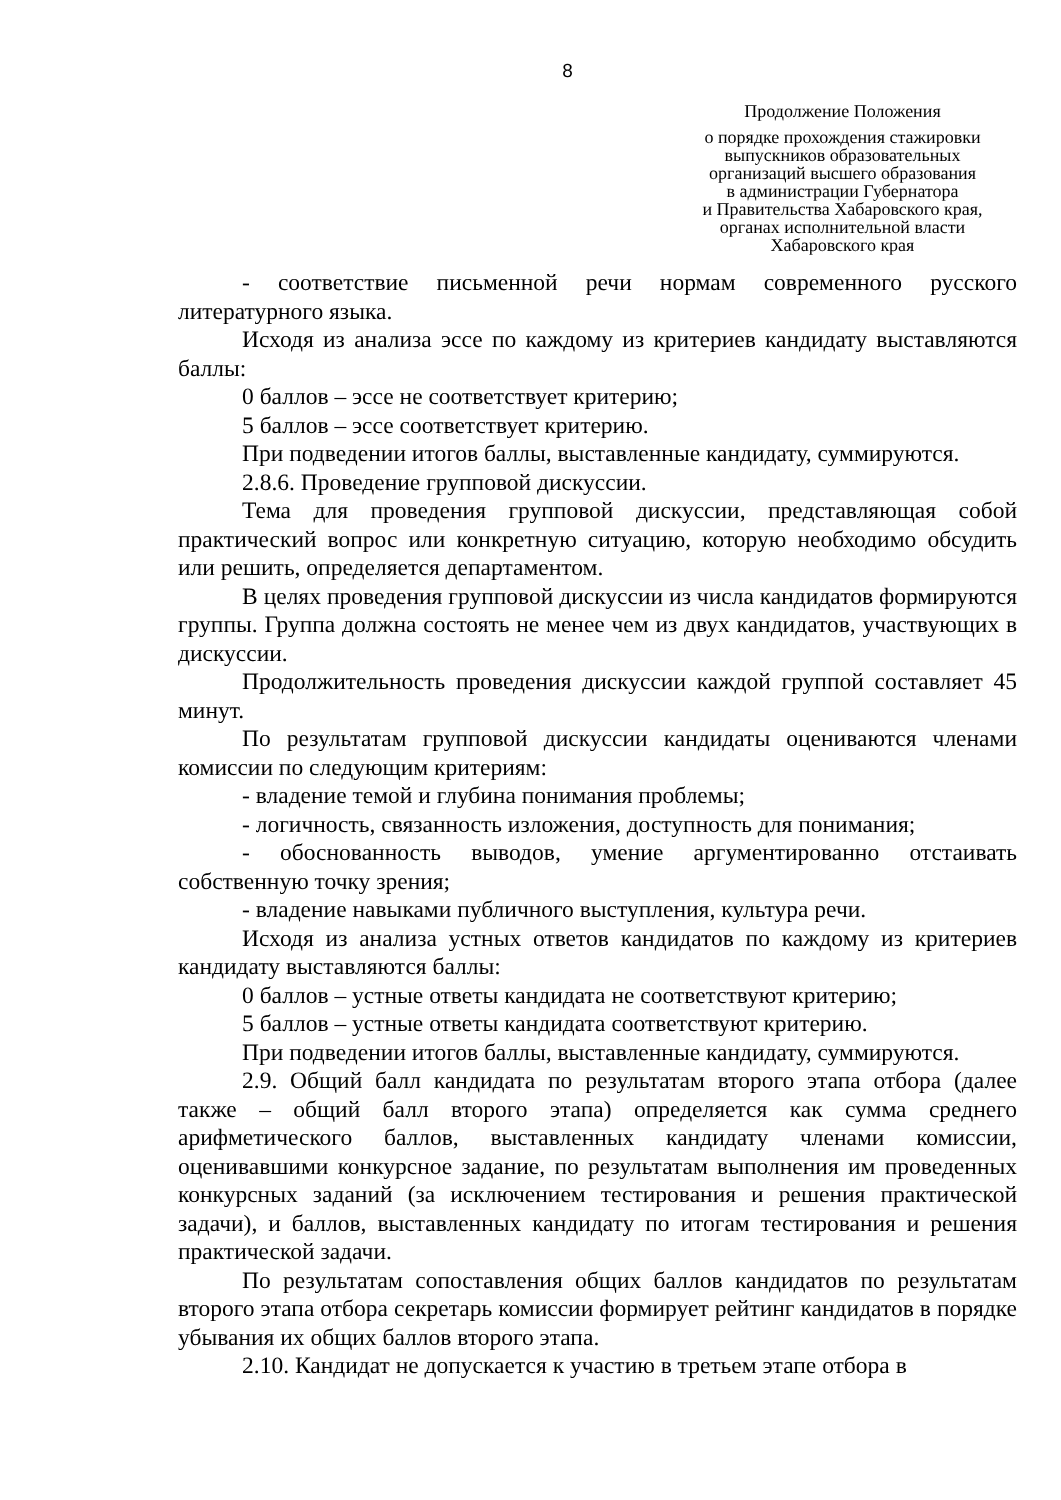8
Продолжение Положения
о порядке прохождения стажировки
выпускников образовательных
организаций высшего образования
в администрации Губернатора
и Правительства Хабаровского края,
органах исполнительной власти
Хабаровского края
- соответствие письменной речи нормам современного русского литературного языка.
Исходя из анализа эссе по каждому из критериев кандидату выставляются баллы:
0 баллов – эссе не соответствует критерию;
5 баллов – эссе соответствует критерию.
При подведении итогов баллы, выставленные кандидату, суммируются.
2.8.6. Проведение групповой дискуссии.
Тема для проведения групповой дискуссии, представляющая собой практический вопрос или конкретную ситуацию, которую необходимо обсудить или решить, определяется департаментом.
В целях проведения групповой дискуссии из числа кандидатов формируются группы. Группа должна состоять не менее чем из двух кандидатов, участвующих в дискуссии.
Продолжительность проведения дискуссии каждой группой составляет 45 минут.
По результатам групповой дискуссии кандидаты оцениваются членами комиссии по следующим критериям:
- владение темой и глубина понимания проблемы;
- логичность, связанность изложения, доступность для понимания;
- обоснованность выводов, умение аргументированно отстаивать собственную точку зрения;
- владение навыками публичного выступления, культура речи.
Исходя из анализа устных ответов кандидатов по каждому из критериев кандидату выставляются баллы:
0 баллов – устные ответы кандидата не соответствуют критерию;
5 баллов – устные ответы кандидата соответствуют критерию.
При подведении итогов баллы, выставленные кандидату, суммируются.
2.9. Общий балл кандидата по результатам второго этапа отбора (далее также – общий балл второго этапа) определяется как сумма среднего арифметического баллов, выставленных кандидату членами комиссии, оценивавшими конкурсное задание, по результатам выполнения им проведенных конкурсных заданий (за исключением тестирования и решения практической задачи), и баллов, выставленных кандидату по итогам тестирования и решения практической задачи.
По результатам сопоставления общих баллов кандидатов по результатам второго этапа отбора секретарь комиссии формирует рейтинг кандидатов в порядке убывания их общих баллов второго этапа.
2.10. Кандидат не допускается к участию в третьем этапе отбора в